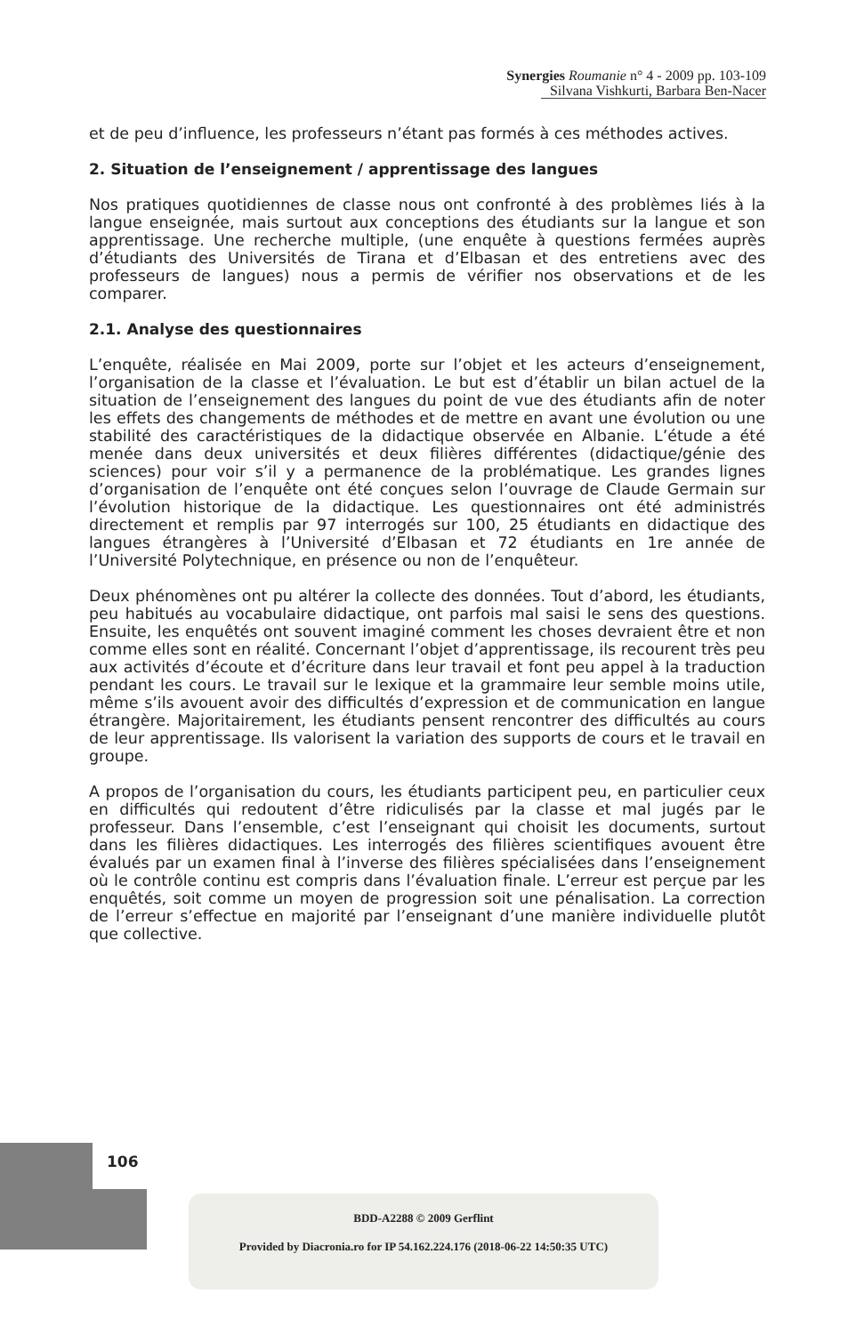Synergies Roumanie n° 4 - 2009 pp. 103-109
Silvana Vishkurti, Barbara Ben-Nacer
et de peu d’influence, les professeurs n’étant pas formés à ces méthodes actives.
2. Situation de l’enseignement / apprentissage des langues
Nos pratiques quotidiennes de classe nous ont confronté à des problèmes liés à la langue enseignée, mais surtout aux conceptions des étudiants sur la langue et son apprentissage. Une recherche multiple, (une enquête à questions fermées auprès d’étudiants des Universités de Tirana et d’Elbasan et des entretiens avec des professeurs de langues) nous a permis de vérifier nos observations et de les comparer.
2.1. Analyse des questionnaires
L’enquête, réalisée en Mai 2009, porte sur l’objet et les acteurs d’enseignement, l’organisation de la classe et l’évaluation. Le but est d’établir un bilan actuel de la situation de l’enseignement des langues du point de vue des étudiants afin de noter les effets des changements de méthodes et de mettre en avant une évolution ou une stabilité des caractéristiques de la didactique observée en Albanie. L’étude a été menée dans deux universités et deux filières différentes (didactique/génie des sciences) pour voir s’il y a permanence de la problématique. Les grandes lignes d’organisation de l’enquête ont été conçues selon l’ouvrage de Claude Germain sur l’évolution historique de la didactique. Les questionnaires ont été administrés directement et remplis par 97 interrogés sur 100, 25 étudiants en didactique des langues étrangères à l’Université d’Elbasan et 72 étudiants en 1re année de l’Université Polytechnique, en présence ou non de l’enquêteur.
Deux phénomènes ont pu altérer la collecte des données. Tout d’abord, les étudiants, peu habitués au vocabulaire didactique, ont parfois mal saisi le sens des questions. Ensuite, les enquêtés ont souvent imaginé comment les choses devraient être et non comme elles sont en réalité. Concernant l’objet d’apprentissage, ils recourent très peu aux activités d’écoute et d’écriture dans leur travail et font peu appel à la traduction pendant les cours. Le travail sur le lexique et la grammaire leur semble moins utile, même s’ils avouent avoir des difficultés d’expression et de communication en langue étrangère. Majoritairement, les étudiants pensent rencontrer des difficultés au cours de leur apprentissage. Ils valorisent la variation des supports de cours et le travail en groupe.
A propos de l’organisation du cours, les étudiants participent peu, en particulier ceux en difficultés qui redoutent d’être ridiculisés par la classe et mal jugés par le professeur. Dans l’ensemble, c’est l’enseignant qui choisit les documents, surtout dans les filières didactiques. Les interrogés des filières scientifiques avouent être évalués par un examen final à l’inverse des filières spécialisées dans l’enseignement où le contrôle continu est compris dans l’évaluation finale. L’erreur est perçue par les enquêtés, soit comme un moyen de progression soit une pénalisation. La correction de l’erreur s’effectue en majorité par l’enseignant d’une manière individuelle plutôt que collective.
106
BDD-A2288 © 2009 Gerflint
Provided by Diacronia.ro for IP 54.162.224.176 (2018-06-22 14:50:35 UTC)